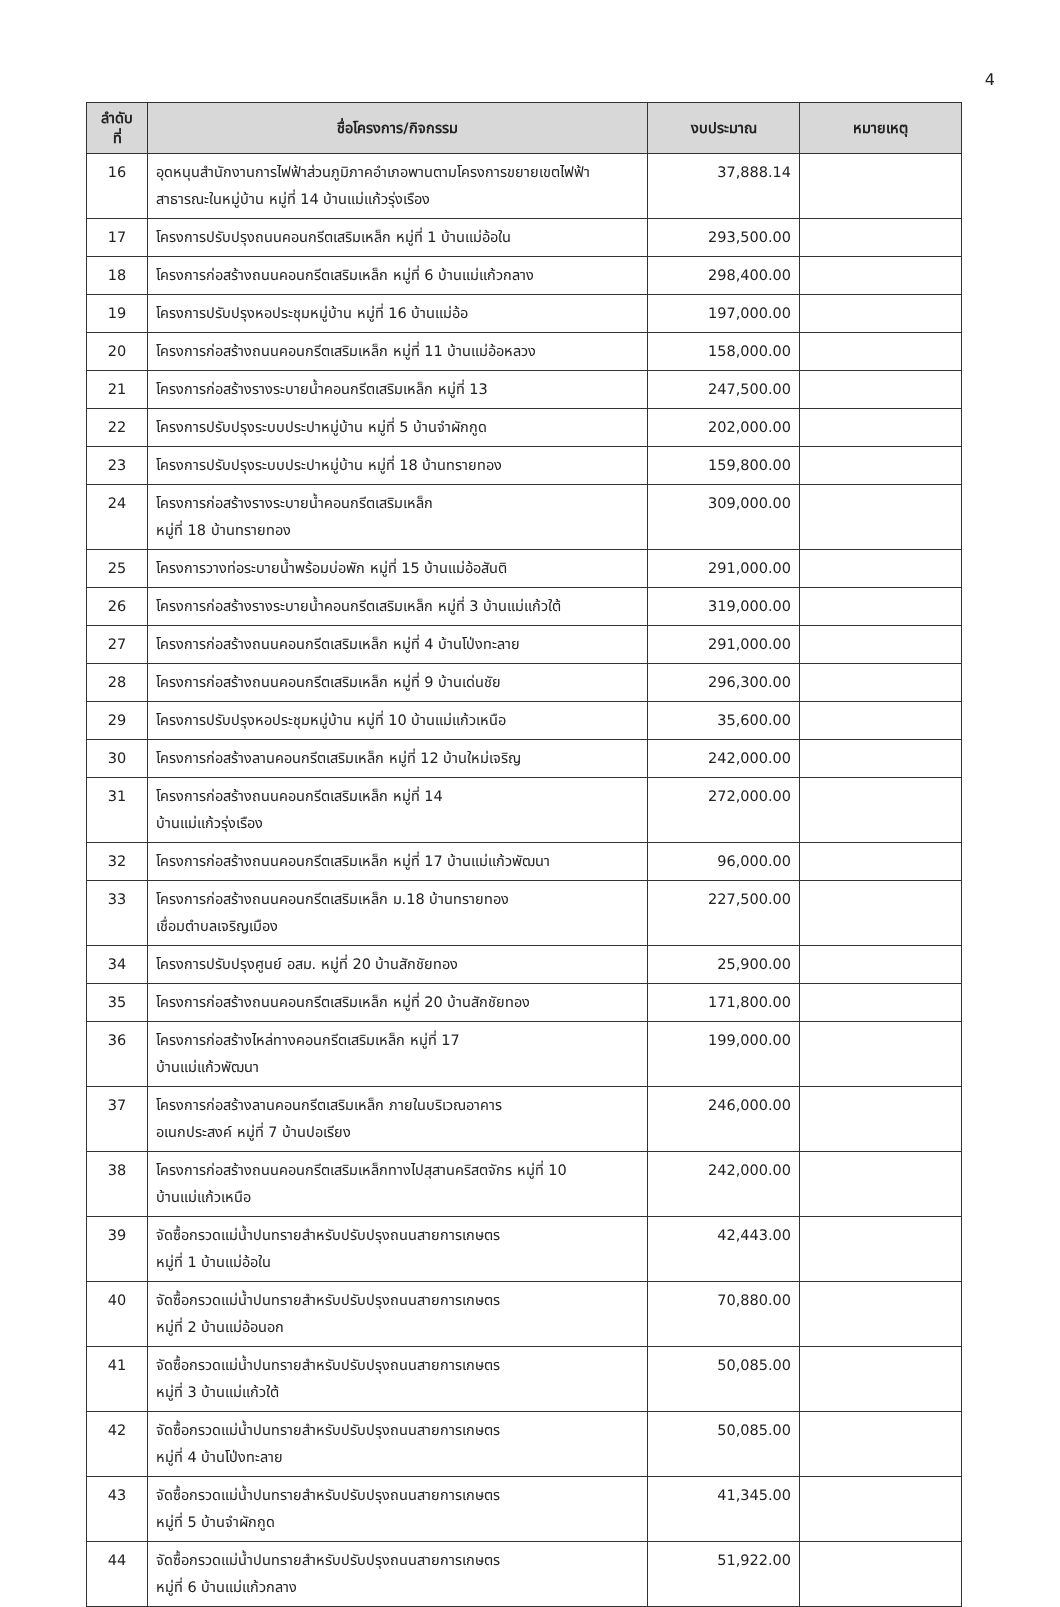4
| ลำดับ ที่ | ชื่อโครงการ/กิจกรรม | งบประมาณ | หมายเหตุ |
| --- | --- | --- | --- |
| 16 | อุดหนุนสำนักงานการไฟฟ้าส่วนภูมิภาคอำเภอพานตามโครงการขยายเขตไฟฟ้าสาธารณะในหมู่บ้าน หมู่ที่ 14 บ้านแม่แก้วรุ่งเรือง | 37,888.14 | |
| 17 | โครงการปรับปรุงถนนคอนกรีตเสริมเหล็ก หมู่ที่ 1 บ้านแม่อ้อใน | 293,500.00 | |
| 18 | โครงการก่อสร้างถนนคอนกรีตเสริมเหล็ก หมู่ที่ 6 บ้านแม่แก้วกลาง | 298,400.00 | |
| 19 | โครงการปรับปรุงหอประชุมหมู่บ้าน หมู่ที่ 16 บ้านแม่อ้อ | 197,000.00 | |
| 20 | โครงการก่อสร้างถนนคอนกรีตเสริมเหล็ก หมู่ที่ 11 บ้านแม่อ้อหลวง | 158,000.00 | |
| 21 | โครงการก่อสร้างรางระบายน้ำคอนกรีตเสริมเหล็ก หมู่ที่ 13 | 247,500.00 | |
| 22 | โครงการปรับปรุงระบบประปาหมู่บ้าน หมู่ที่ 5 บ้านจำผักกูด | 202,000.00 | |
| 23 | โครงการปรับปรุงระบบประปาหมู่บ้าน หมู่ที่ 18 บ้านทรายทอง | 159,800.00 | |
| 24 | โครงการก่อสร้างรางระบายน้ำคอนกรีตเสริมเหล็ก หมู่ที่ 18 บ้านทรายทอง | 309,000.00 | |
| 25 | โครงการวางท่อระบายน้ำพร้อมบ่อพัก หมู่ที่ 15 บ้านแม่อ้อสันติ | 291,000.00 | |
| 26 | โครงการก่อสร้างรางระบายน้ำคอนกรีตเสริมเหล็ก หมู่ที่ 3 บ้านแม่แก้วใต้ | 319,000.00 | |
| 27 | โครงการก่อสร้างถนนคอนกรีตเสริมเหล็ก หมู่ที่ 4 บ้านโป่งทะลาย | 291,000.00 | |
| 28 | โครงการก่อสร้างถนนคอนกรีตเสริมเหล็ก หมู่ที่ 9 บ้านเด่นชัย | 296,300.00 | |
| 29 | โครงการปรับปรุงหอประชุมหมู่บ้าน หมู่ที่ 10 บ้านแม่แก้วเหนือ | 35,600.00 | |
| 30 | โครงการก่อสร้างลานคอนกรีตเสริมเหล็ก หมู่ที่ 12 บ้านใหม่เจริญ | 242,000.00 | |
| 31 | โครงการก่อสร้างถนนคอนกรีตเสริมเหล็ก หมู่ที่ 14 บ้านแม่แก้วรุ่งเรือง | 272,000.00 | |
| 32 | โครงการก่อสร้างถนนคอนกรีตเสริมเหล็ก หมู่ที่ 17 บ้านแม่แก้วพัฒนา | 96,000.00 | |
| 33 | โครงการก่อสร้างถนนคอนกรีตเสริมเหล็ก ม.18 บ้านทรายทอง เชื่อมตำบลเจริญเมือง | 227,500.00 | |
| 34 | โครงการปรับปรุงศูนย์ อสม. หมู่ที่ 20 บ้านสักชัยทอง | 25,900.00 | |
| 35 | โครงการก่อสร้างถนนคอนกรีตเสริมเหล็ก หมู่ที่ 20 บ้านสักชัยทอง | 171,800.00 | |
| 36 | โครงการก่อสร้างไหล่ทางคอนกรีตเสริมเหล็ก หมู่ที่ 17 บ้านแม่แก้วพัฒนา | 199,000.00 | |
| 37 | โครงการก่อสร้างลานคอนกรีตเสริมเหล็ก ภายในบริเวณอาคาร อเนกประสงค์ หมู่ที่ 7 บ้านปอเรียง | 246,000.00 | |
| 38 | โครงการก่อสร้างถนนคอนกรีตเสริมเหล็กทางไปสุสานคริสตจักร หมู่ที่ 10 บ้านแม่แก้วเหนือ | 242,000.00 | |
| 39 | จัดซื้อกรวดแม่น้ำปนทรายสำหรับปรับปรุงถนนสายการเกษตร หมู่ที่ 1 บ้านแม่อ้อใน | 42,443.00 | |
| 40 | จัดซื้อกรวดแม่น้ำปนทรายสำหรับปรับปรุงถนนสายการเกษตร หมู่ที่ 2 บ้านแม่อ้อนอก | 70,880.00 | |
| 41 | จัดซื้อกรวดแม่น้ำปนทรายสำหรับปรับปรุงถนนสายการเกษตร หมู่ที่ 3 บ้านแม่แก้วใต้ | 50,085.00 | |
| 42 | จัดซื้อกรวดแม่น้ำปนทรายสำหรับปรับปรุงถนนสายการเกษตร หมู่ที่ 4 บ้านโป่งทะลาย | 50,085.00 | |
| 43 | จัดซื้อกรวดแม่น้ำปนทรายสำหรับปรับปรุงถนนสายการเกษตร หมู่ที่ 5 บ้านจำผักกูด | 41,345.00 | |
| 44 | จัดซื้อกรวดแม่น้ำปนทรายสำหรับปรับปรุงถนนสายการเกษตร หมู่ที่ 6 บ้านแม่แก้วกลาง | 51,922.00 | |